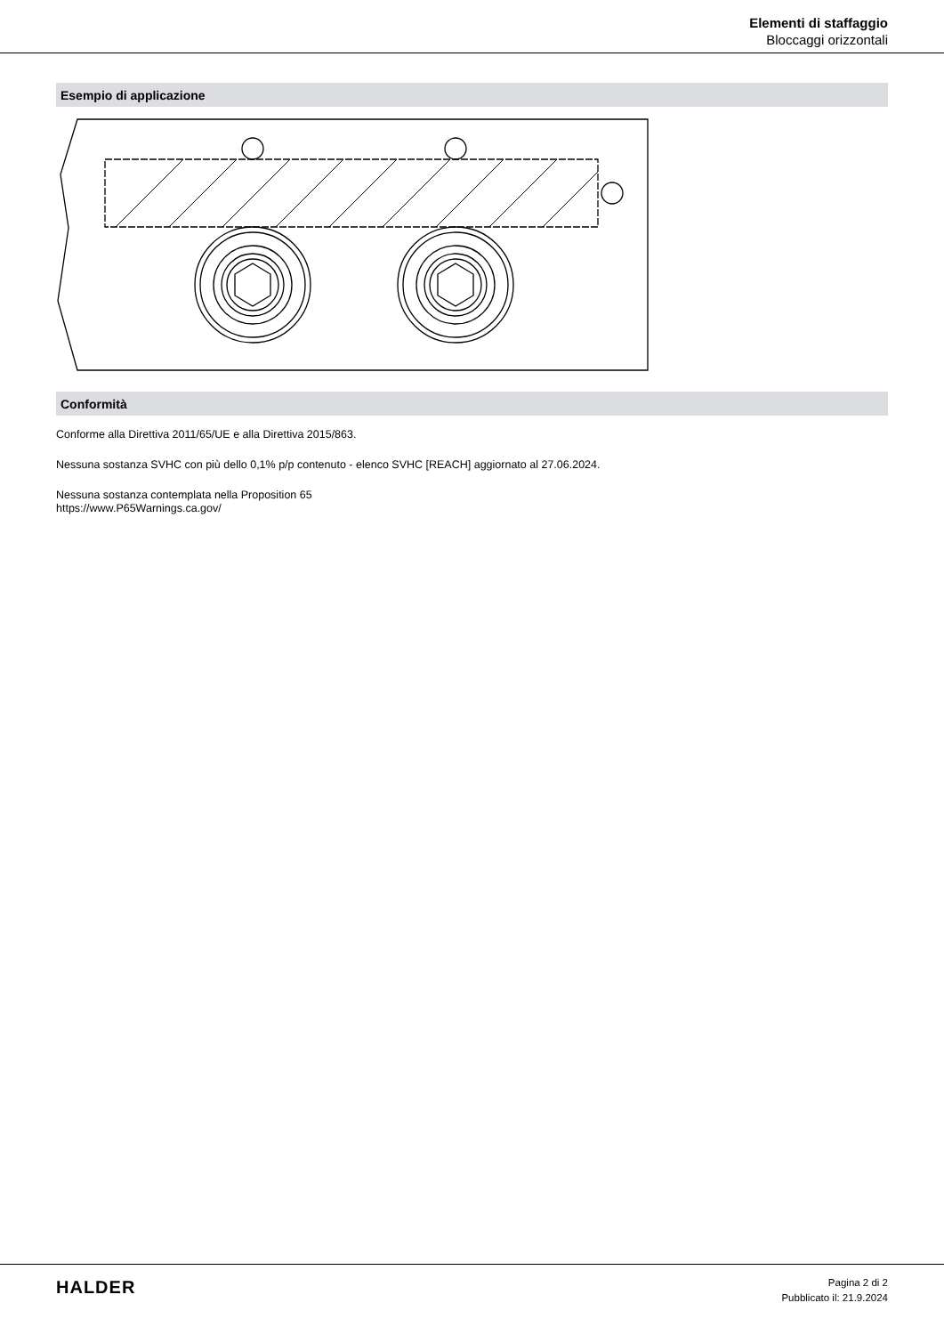Elementi di staffaggio
Bloccaggi orizzontali
Esempio di applicazione
Conformità
Conforme alla Direttiva 2011/65/UE e alla Direttiva 2015/863.
Nessuna sostanza SVHC con più dello 0,1% p/p contenuto - elenco SVHC [REACH] aggiornato al 27.06.2024.
Nessuna sostanza contemplata nella Proposition 65
https://www.P65Warnings.ca.gov/
HALDER
Pagina 2 di 2
Pubblicato il: 21.9.2024